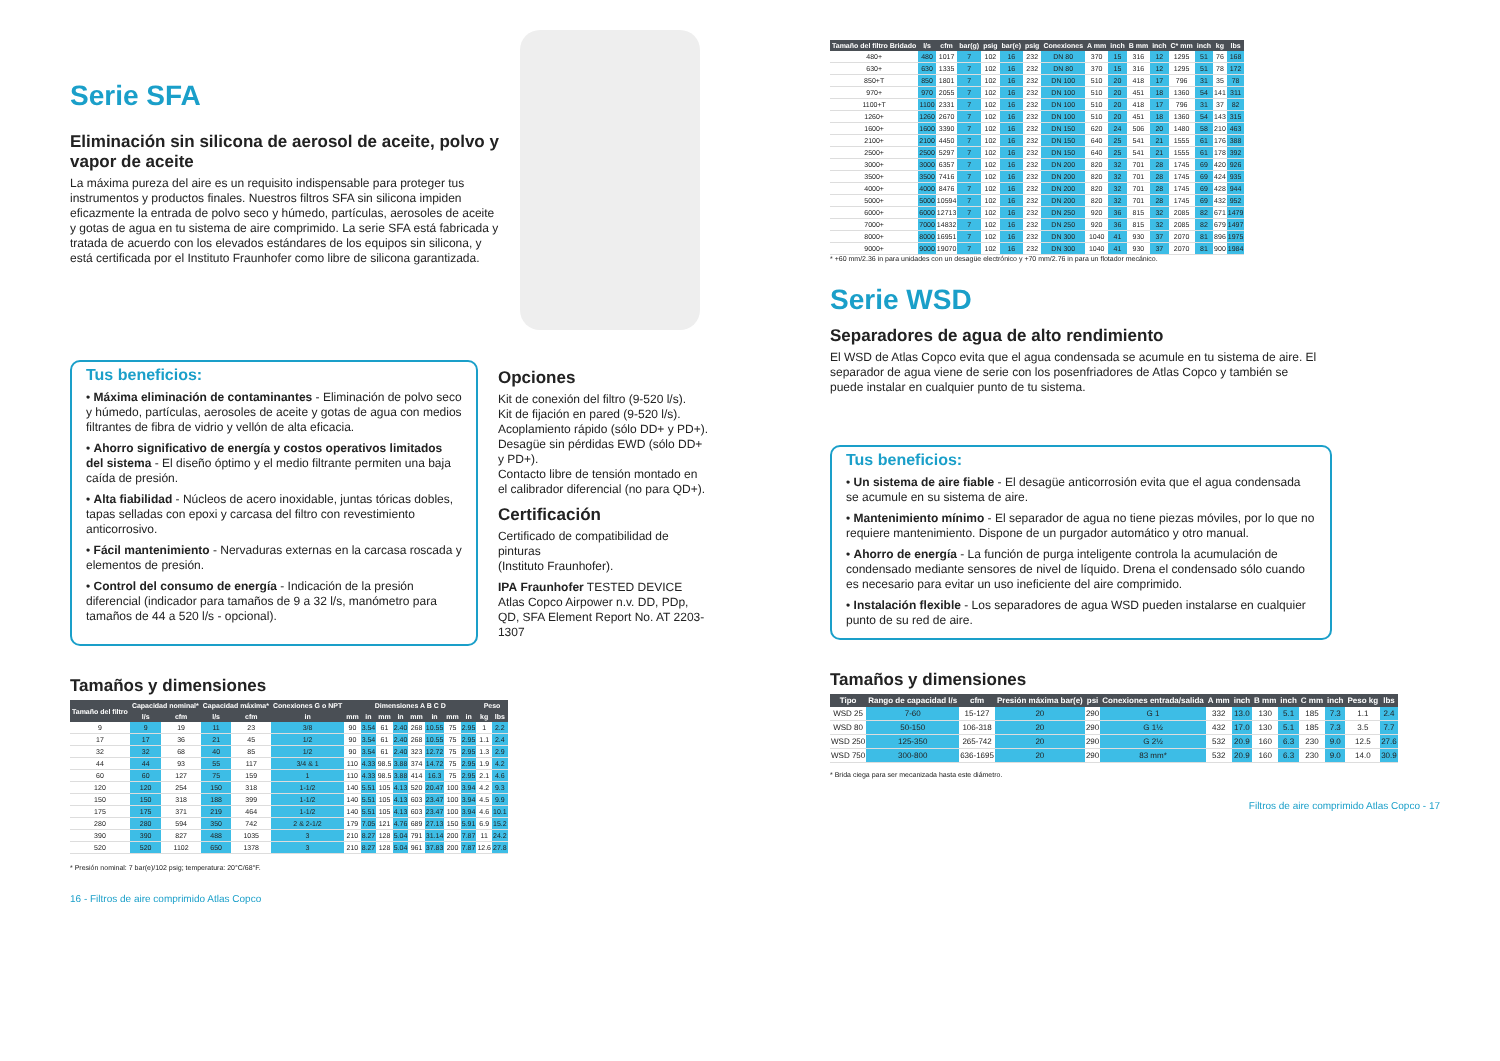Serie SFA
Eliminación sin silicona de aerosol de aceite, polvo y vapor de aceite
La máxima pureza del aire es un requisito indispensable para proteger tus instrumentos y productos finales. Nuestros filtros SFA sin silicona impiden eficazmente la entrada de polvo seco y húmedo, partículas, aerosoles de aceite y gotas de agua en tu sistema de aire comprimido. La serie SFA está fabricada y tratada de acuerdo con los elevados estándares de los equipos sin silicona, y está certificada por el Instituto Fraunhofer como libre de silicona garantizada.
Tus beneficios:
• Máxima eliminación de contaminantes - Eliminación de polvo seco y húmedo, partículas, aerosoles de aceite y gotas de agua con medios filtrantes de fibra de vidrio y vellón de alta eficacia.
• Ahorro significativo de energía y costos operativos limitados del sistema - El diseño óptimo y el medio filtrante permiten una baja caída de presión.
• Alta fiabilidad - Núcleos de acero inoxidable, juntas tóricas dobles, tapas selladas con epoxi y carcasa del filtro con revestimiento anticorrosivo.
• Fácil mantenimiento - Nervaduras externas en la carcasa roscada y elementos de presión.
• Control del consumo de energía - Indicación de la presión diferencial (indicador para tamaños de 9 a 32 l/s, manómetro para tamaños de 44 a 520 l/s - opcional).
Opciones
Kit de conexión del filtro (9-520 l/s).
Kit de fijación en pared (9-520 l/s).
Acoplamiento rápido (sólo DD+ y PD+).
Desagüe sin pérdidas EWD (sólo DD+ y PD+).
Contacto libre de tensión montado en el calibrador diferencial (no para QD+).
Certificación
Certificado de compatibilidad de pinturas
(Instituto Fraunhofer).
IPA Fraunhofer TESTED DEVICE
Atlas Copco Airpower n.v. DD, PDp, QD, SFA Element Report No. AT 2203-1307
Tamaños y dimensiones
| Tamaño del filtro | Capacidad nominal* | | Capacidad máxima* | | Conexiones G o NPT | Dimensiones A B C D | | | | | | | | Peso | |
| --- | --- | --- | --- | --- | --- | --- | --- | --- | --- | --- | --- | --- | --- | --- | --- |
| | l/s | cfm | l/s | cfm | in | mm | in | mm | in | mm | in | mm | in | kg | lbs |
| 9 | 9 | 19 | 11 | 23 | 3/8 | 90 | 3.54 | 61 | 2.40 | 268 | 10.55 | 75 | 2.95 | 1 | 2.2 |
| 17 | 17 | 36 | 21 | 45 | 1/2 | 90 | 3.54 | 61 | 2.40 | 268 | 10.55 | 75 | 2.95 | 1.1 | 2.4 |
| 32 | 32 | 68 | 40 | 85 | 1/2 | 90 | 3.54 | 61 | 2.40 | 323 | 12.72 | 75 | 2.95 | 1.3 | 2.9 |
| 44 | 44 | 93 | 55 | 117 | 3/4 & 1 | 110 | 4.33 | 98.5 | 3.88 | 374 | 14.72 | 75 | 2.95 | 1.9 | 4.2 |
| 60 | 60 | 127 | 75 | 159 | 1 | 110 | 4.33 | 98.5 | 3.88 | 414 | 16.3 | 75 | 2.95 | 2.1 | 4.6 |
| 120 | 120 | 254 | 150 | 318 | 1-1/2 | 140 | 5.51 | 105 | 4.13 | 520 | 20.47 | 100 | 3.94 | 4.2 | 9.3 |
| 150 | 150 | 318 | 188 | 399 | 1-1/2 | 140 | 5.51 | 105 | 4.13 | 603 | 23.47 | 100 | 3.94 | 4.5 | 9.9 |
| 175 | 175 | 371 | 219 | 464 | 1-1/2 | 140 | 5.51 | 105 | 4.13 | 603 | 23.47 | 100 | 3.94 | 4.6 | 10.1 |
| 280 | 280 | 594 | 350 | 742 | 2 & 2-1/2 | 179 | 7.05 | 121 | 4.76 | 689 | 27.13 | 150 | 5.91 | 6.9 | 15.2 |
| 390 | 390 | 827 | 488 | 1035 | 3 | 210 | 8.27 | 128 | 5.04 | 791 | 31.14 | 200 | 7.87 | 11 | 24.2 |
| 520 | 520 | 1102 | 650 | 1378 | 3 | 210 | 8.27 | 128 | 5.04 | 961 | 37.83 | 200 | 7.87 | 12.6 | 27.8 |
* Presión nominal: 7 bar(e)/102 psig; temperatura: 20°C/68°F.
16 - Filtros de aire comprimido Atlas Copco
| Tamaño del filtro Bridado | l/s | cfm | bar(g) | psig | bar(e) | psig | Conexiones | A mm | inch | B mm | inch | C* mm | inch | kg | lbs |
| --- | --- | --- | --- | --- | --- | --- | --- | --- | --- | --- | --- | --- | --- | --- | --- |
| 480+ | 480 | 1017 | 7 | 102 | 16 | 232 | DN 80 | 370 | 15 | 316 | 12 | 1295 | 51 | 76 | 168 |
| 630+ | 630 | 1335 | 7 | 102 | 16 | 232 | DN 80 | 370 | 15 | 316 | 12 | 1295 | 51 | 78 | 172 |
| 850+T | 850 | 1801 | 7 | 102 | 16 | 232 | DN 100 | 510 | 20 | 418 | 17 | 796 | 31 | 35 | 78 |
| 970+ | 970 | 2055 | 7 | 102 | 16 | 232 | DN 100 | 510 | 20 | 451 | 18 | 1360 | 54 | 141 | 311 |
| 1100+T | 1100 | 2331 | 7 | 102 | 16 | 232 | DN 100 | 510 | 20 | 418 | 17 | 796 | 31 | 37 | 82 |
| 1260+ | 1260 | 2670 | 7 | 102 | 16 | 232 | DN 100 | 510 | 20 | 451 | 18 | 1360 | 54 | 143 | 315 |
| 1600+ | 1600 | 3390 | 7 | 102 | 16 | 232 | DN 150 | 620 | 24 | 506 | 20 | 1480 | 58 | 210 | 463 |
| 2100+ | 2100 | 4450 | 7 | 102 | 16 | 232 | DN 150 | 640 | 25 | 541 | 21 | 1555 | 61 | 176 | 388 |
| 2500+ | 2500 | 5297 | 7 | 102 | 16 | 232 | DN 150 | 640 | 25 | 541 | 21 | 1555 | 61 | 178 | 392 |
| 3000+ | 3000 | 6357 | 7 | 102 | 16 | 232 | DN 200 | 820 | 32 | 701 | 28 | 1745 | 69 | 420 | 926 |
| 3500+ | 3500 | 7416 | 7 | 102 | 16 | 232 | DN 200 | 820 | 32 | 701 | 28 | 1745 | 69 | 424 | 935 |
| 4000+ | 4000 | 8476 | 7 | 102 | 16 | 232 | DN 200 | 820 | 32 | 701 | 28 | 1745 | 69 | 428 | 944 |
| 5000+ | 5000 | 10594 | 7 | 102 | 16 | 232 | DN 200 | 820 | 32 | 701 | 28 | 1745 | 69 | 432 | 952 |
| 6000+ | 6000 | 12713 | 7 | 102 | 16 | 232 | DN 250 | 920 | 36 | 815 | 32 | 2085 | 82 | 671 | 1479 |
| 7000+ | 7000 | 14832 | 7 | 102 | 16 | 232 | DN 250 | 920 | 36 | 815 | 32 | 2085 | 82 | 679 | 1497 |
| 8000+ | 8000 | 16951 | 7 | 102 | 16 | 232 | DN 300 | 1040 | 41 | 930 | 37 | 2070 | 81 | 896 | 1975 |
| 9000+ | 9000 | 19070 | 7 | 102 | 16 | 232 | DN 300 | 1040 | 41 | 930 | 37 | 2070 | 81 | 900 | 1984 |
* +60 mm/2.36 in para unidades con un desagüe electrónico y +70 mm/2.76 in para un flotador mecánico.
Serie WSD
Separadores de agua de alto rendimiento
El WSD de Atlas Copco evita que el agua condensada se acumule en tu sistema de aire. El separador de agua viene de serie con los posenfriadores de Atlas Copco y también se puede instalar en cualquier punto de tu sistema.
Tus beneficios:
• Un sistema de aire fiable - El desagüe anticorrosión evita que el agua condensada se acumule en su sistema de aire.
• Mantenimiento mínimo - El separador de agua no tiene piezas móviles, por lo que no requiere mantenimiento. Dispone de un purgador automático y otro manual.
• Ahorro de energía - La función de purga inteligente controla la acumulación de condensado mediante sensores de nivel de líquido. Drena el condensado sólo cuando es necesario para evitar un uso ineficiente del aire comprimido.
• Instalación flexible - Los separadores de agua WSD pueden instalarse en cualquier punto de su red de aire.
Tamaños y dimensiones
| Tipo | Rango de capacidad l/s | cfm | Presión máxima bar(e) | psi | Conexiones entrada/salida | A mm | inch | B mm | inch | C mm | inch | Peso kg | lbs |
| --- | --- | --- | --- | --- | --- | --- | --- | --- | --- | --- | --- | --- | --- |
| WSD 25 | 7-60 | 15-127 | 20 | 290 | G 1 | 332 | 13.0 | 130 | 5.1 | 185 | 7.3 | 1.1 | 2.4 |
| WSD 80 | 50-150 | 106-318 | 20 | 290 | G 1½ | 432 | 17.0 | 130 | 5.1 | 185 | 7.3 | 3.5 | 7.7 |
| WSD 250 | 125-350 | 265-742 | 20 | 290 | G 2½ | 532 | 20.9 | 160 | 6.3 | 230 | 9.0 | 12.5 | 27.6 |
| WSD 750 | 300-800 | 636-1695 | 20 | 290 | 83 mm* | 532 | 20.9 | 160 | 6.3 | 230 | 9.0 | 14.0 | 30.9 |
* Brida ciega para ser mecanizada hasta este diámetro.
Filtros de aire comprimido Atlas Copco - 17